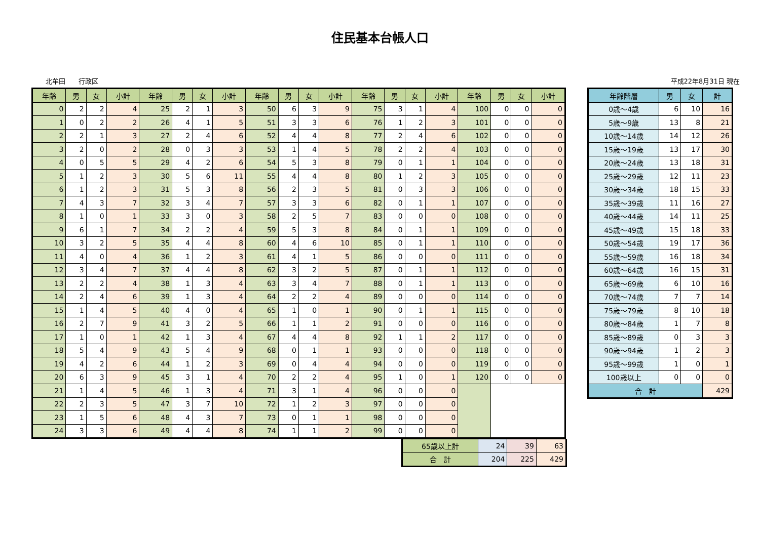住民基本台帳人口
北牟田　　行政区 平成22年8月31日 現在
| 年齢 | 男 | 女 | 小計 | 年齢 | 男 | 女 | 小計 | 年齢 | 男 | 女 | 小計 | 年齢 | 男 | 女 | 小計 | 年齢 | 男 | 女 | 小計 |
| --- | --- | --- | --- | --- | --- | --- | --- | --- | --- | --- | --- | --- | --- | --- | --- | --- | --- | --- | --- |
| 0 | 2 | 2 | 4 | 25 | 2 | 1 | 3 | 50 | 6 | 3 | 9 | 75 | 3 | 1 | 4 | 100 | 0 | 0 | 0 |
| 1 | 0 | 2 | 2 | 26 | 4 | 1 | 5 | 51 | 3 | 3 | 6 | 76 | 1 | 2 | 3 | 101 | 0 | 0 | 0 |
| 2 | 2 | 1 | 3 | 27 | 2 | 4 | 6 | 52 | 4 | 4 | 8 | 77 | 2 | 4 | 6 | 102 | 0 | 0 | 0 |
| 3 | 2 | 0 | 2 | 28 | 0 | 3 | 3 | 53 | 1 | 4 | 5 | 78 | 2 | 2 | 4 | 103 | 0 | 0 | 0 |
| 4 | 0 | 5 | 5 | 29 | 4 | 2 | 6 | 54 | 5 | 3 | 8 | 79 | 0 | 1 | 1 | 104 | 0 | 0 | 0 |
| 5 | 1 | 2 | 3 | 30 | 5 | 6 | 11 | 55 | 4 | 4 | 8 | 80 | 1 | 2 | 3 | 105 | 0 | 0 | 0 |
| 6 | 1 | 2 | 3 | 31 | 5 | 3 | 8 | 56 | 2 | 3 | 5 | 81 | 0 | 3 | 3 | 106 | 0 | 0 | 0 |
| 7 | 4 | 3 | 7 | 32 | 3 | 4 | 7 | 57 | 3 | 3 | 6 | 82 | 0 | 1 | 1 | 107 | 0 | 0 | 0 |
| 8 | 1 | 0 | 1 | 33 | 3 | 0 | 3 | 58 | 2 | 5 | 7 | 83 | 0 | 0 | 0 | 108 | 0 | 0 | 0 |
| 9 | 6 | 1 | 7 | 34 | 2 | 2 | 4 | 59 | 5 | 3 | 8 | 84 | 0 | 1 | 1 | 109 | 0 | 0 | 0 |
| 10 | 3 | 2 | 5 | 35 | 4 | 4 | 8 | 60 | 4 | 6 | 10 | 85 | 0 | 1 | 1 | 110 | 0 | 0 | 0 |
| 11 | 4 | 0 | 4 | 36 | 1 | 2 | 3 | 61 | 4 | 1 | 5 | 86 | 0 | 0 | 0 | 111 | 0 | 0 | 0 |
| 12 | 3 | 4 | 7 | 37 | 4 | 4 | 8 | 62 | 3 | 2 | 5 | 87 | 0 | 1 | 1 | 112 | 0 | 0 | 0 |
| 13 | 2 | 2 | 4 | 38 | 1 | 3 | 4 | 63 | 3 | 4 | 7 | 88 | 0 | 1 | 1 | 113 | 0 | 0 | 0 |
| 14 | 2 | 4 | 6 | 39 | 1 | 3 | 4 | 64 | 2 | 2 | 4 | 89 | 0 | 0 | 0 | 114 | 0 | 0 | 0 |
| 15 | 1 | 4 | 5 | 40 | 4 | 0 | 4 | 65 | 1 | 0 | 1 | 90 | 0 | 1 | 1 | 115 | 0 | 0 | 0 |
| 16 | 2 | 7 | 9 | 41 | 3 | 2 | 5 | 66 | 1 | 1 | 2 | 91 | 0 | 0 | 0 | 116 | 0 | 0 | 0 |
| 17 | 1 | 0 | 1 | 42 | 1 | 3 | 4 | 67 | 4 | 4 | 8 | 92 | 1 | 1 | 2 | 117 | 0 | 0 | 0 |
| 18 | 5 | 4 | 9 | 43 | 5 | 4 | 9 | 68 | 0 | 1 | 1 | 93 | 0 | 0 | 0 | 118 | 0 | 0 | 0 |
| 19 | 4 | 2 | 6 | 44 | 1 | 2 | 3 | 69 | 0 | 4 | 4 | 94 | 0 | 0 | 0 | 119 | 0 | 0 | 0 |
| 20 | 6 | 3 | 9 | 45 | 3 | 1 | 4 | 70 | 2 | 2 | 4 | 95 | 1 | 0 | 1 | 120 | 0 | 0 | 0 |
| 21 | 1 | 4 | 5 | 46 | 1 | 3 | 4 | 71 | 3 | 1 | 4 | 96 | 0 | 0 | 0 | | | | |
| 22 | 2 | 3 | 5 | 47 | 3 | 7 | 10 | 72 | 1 | 2 | 3 | 97 | 0 | 0 | 0 | | | | |
| 23 | 1 | 5 | 6 | 48 | 4 | 3 | 7 | 73 | 0 | 1 | 1 | 98 | 0 | 0 | 0 | | | | |
| 24 | 3 | 3 | 6 | 49 | 4 | 4 | 8 | 74 | 1 | 1 | 2 | 99 | 0 | 0 | 0 | | | | |
| 65歳以上計 | 24 | 39 | 63 |
| 合 計 | 204 | 225 | 429 |
| 年齢階層 | 男 | 女 | 計 |
| --- | --- | --- | --- |
| 0歳～4歳 | 6 | 10 | 16 |
| 5歳～9歳 | 13 | 8 | 21 |
| 10歳～14歳 | 14 | 12 | 26 |
| 15歳～19歳 | 13 | 17 | 30 |
| 20歳～24歳 | 13 | 18 | 31 |
| 25歳～29歳 | 12 | 11 | 23 |
| 30歳～34歳 | 18 | 15 | 33 |
| 35歳～39歳 | 11 | 16 | 27 |
| 40歳～44歳 | 14 | 11 | 25 |
| 45歳～49歳 | 15 | 18 | 33 |
| 50歳～54歳 | 19 | 17 | 36 |
| 55歳～59歳 | 16 | 18 | 34 |
| 60歳～64歳 | 16 | 15 | 31 |
| 65歳～69歳 | 6 | 10 | 16 |
| 70歳～74歳 | 7 | 7 | 14 |
| 75歳～79歳 | 8 | 10 | 18 |
| 80歳～84歳 | 1 | 7 | 8 |
| 85歳～89歳 | 0 | 3 | 3 |
| 90歳～94歳 | 1 | 2 | 3 |
| 95歳～99歳 | 1 | 0 | 1 |
| 100歳以上 | 0 | 0 | 0 |
| 合 計 | | | 429 |